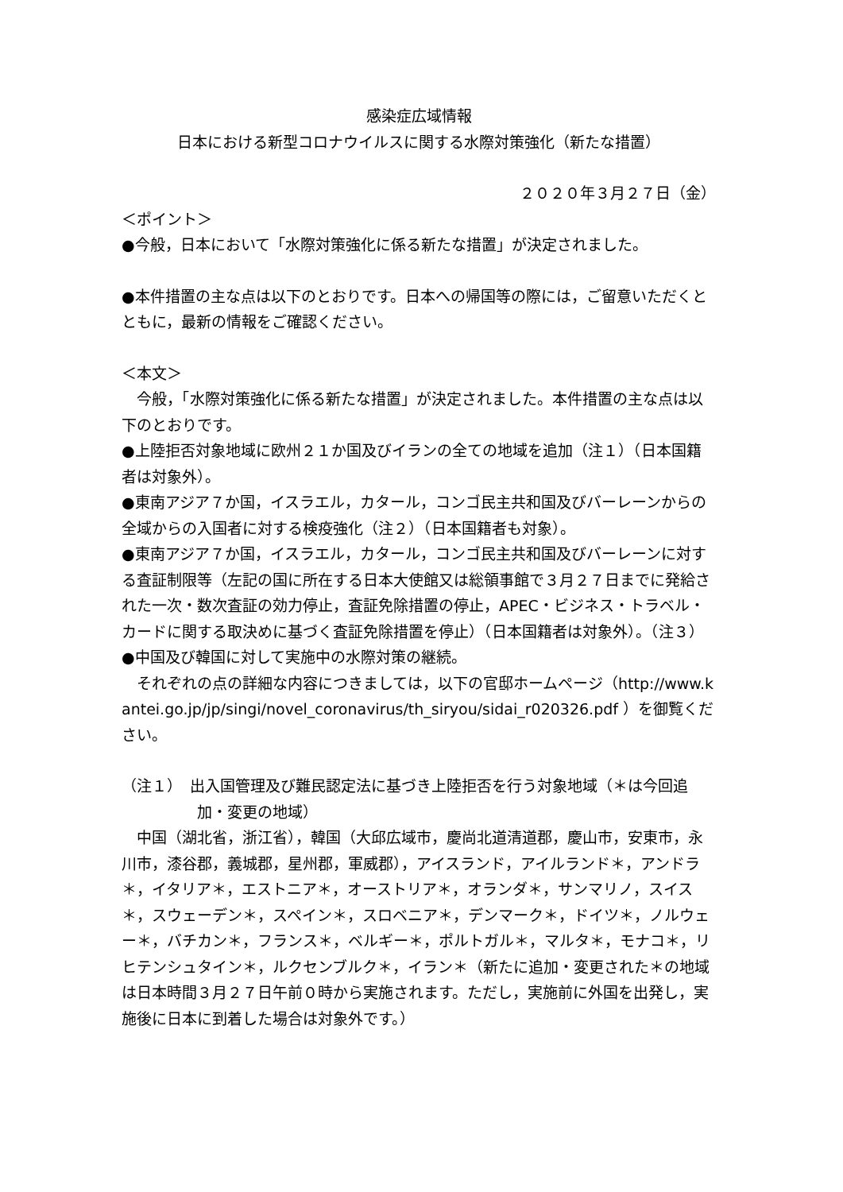感染症広域情報
日本における新型コロナウイルスに関する水際対策強化（新たな措置）
２０２０年３月２７日（金）
＜ポイント＞
●今般，日本において「水際対策強化に係る新たな措置」が決定されました。
●本件措置の主な点は以下のとおりです。日本への帰国等の際には，ご留意いただくとともに，最新の情報をご確認ください。
＜本文＞
　今般，「水際対策強化に係る新たな措置」が決定されました。本件措置の主な点は以下のとおりです。
●上陸拒否対象地域に欧州２１か国及びイランの全ての地域を追加（注１）（日本国籍者は対象外）。
●東南アジア７か国，イスラエル，カタール，コンゴ民主共和国及びバーレーンからの全域からの入国者に対する検疫強化（注２）（日本国籍者も対象）。
●東南アジア７か国，イスラエル，カタール，コンゴ民主共和国及びバーレーンに対する査証制限等（左記の国に所在する日本大使館又は総領事館で３月２７日までに発給された一次・数次査証の効力停止，査証免除措置の停止，APEC・ビジネス・トラベル・カードに関する取決めに基づく査証免除措置を停止）（日本国籍者は対象外）。（注３）
●中国及び韓国に対して実施中の水際対策の継続。
　それぞれの点の詳細な内容につきましては，以下の官邸ホームページ（http://www.kantei.go.jp/jp/singi/novel_coronavirus/th_siryou/sidai_r020326.pdf ）を御覧ください。
（注１）　出入国管理及び難民認定法に基づき上陸拒否を行う対象地域（＊は今回追加・変更の地域）
　中国（湖北省，浙江省），韓国（大邱広域市，慶尚北道清道郡，慶山市，安東市，永川市，漆谷郡，義城郡，星州郡，軍威郡），アイスランド，アイルランド＊，アンドラ＊，イタリア＊，エストニア＊，オーストリア＊，オランダ＊，サンマリノ，スイス＊，スウェーデン＊，スペイン＊，スロベニア＊，デンマーク＊，ドイツ＊，ノルウェー＊，バチカン＊，フランス＊，ベルギー＊，ポルトガル＊，マルタ＊，モナコ＊，リヒテンシュタイン＊，ルクセンブルク＊，イラン＊（新たに追加・変更された＊の地域は日本時間３月２７日午前０時から実施されます。ただし，実施前に外国を出発し，実施後に日本に到着した場合は対象外です。）